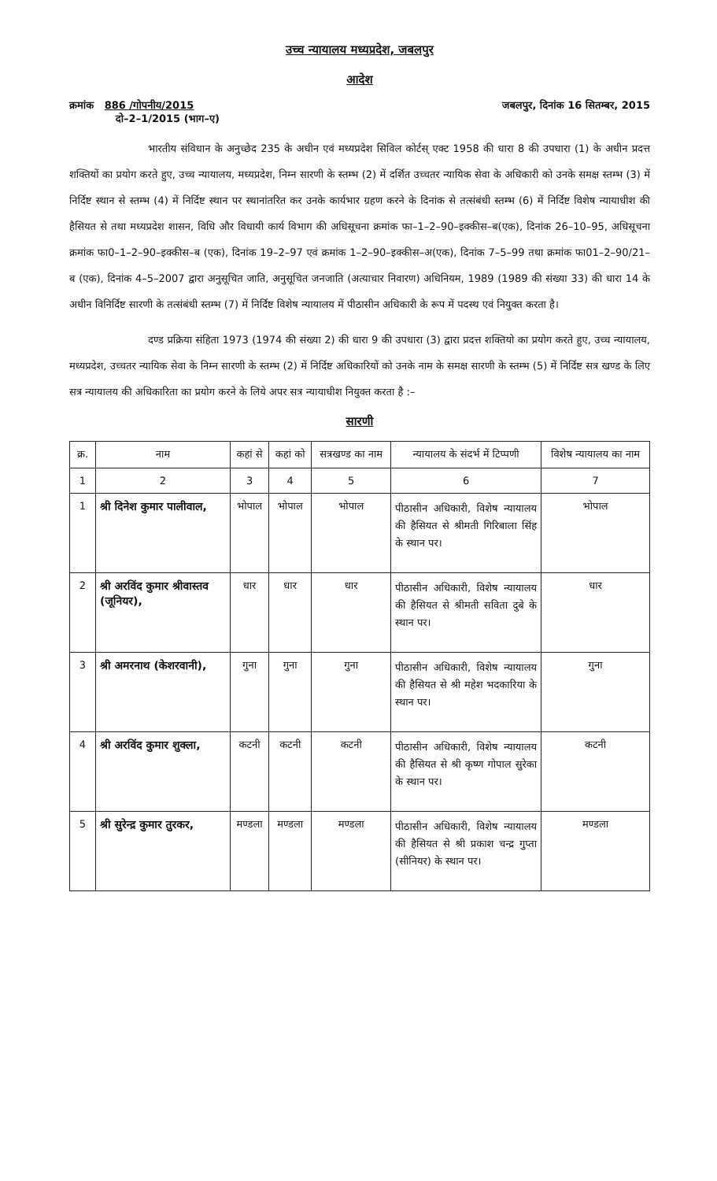उच्च न्यायालय मध्यप्रदेश, जबलपुर
आदेश
क्रमांक 886 /गोपनीय/2015
दो–2–1/2015 (भाग–ए)
जबलपुर, दिनांक 16 सितम्बर, 2015
भारतीय संविधान के अनुच्छेद 235 के अधीन एवं मध्यप्रदेश सिविल कोर्टस् एक्ट 1958 की धारा 8 की उपधारा (1) के अधीन प्रदत्त शक्तियों का प्रयोग करते हुए, उच्च न्यायालय, मध्यप्रदेश, निम्न सारणी के स्तम्भ (2) में दर्शित उच्चतर न्यायिक सेवा के अधिकारी को उनके समक्ष स्तम्भ (3) में निर्दिष्ट स्थान से स्तम्भ (4) में निर्दिष्ट स्थान पर स्थानांतरित कर उनके कार्यभार ग्रहण करने के दिनांक से तत्संबंधी स्तम्भ (6) में निर्दिष्ट विशेष न्यायाधीश की हैसियत से तथा मध्यप्रदेश शासन, विधि और विधायी कार्य विभाग की अधिसूचना क्रमांक फा–1–2–90–इक्कीस–ब(एक), दिनांक 26–10–95, अधिसूचना क्रमांक फा0–1–2–90–इक्कीस–ब (एक), दिनांक 19–2–97 एवं क्रमांक 1–2–90–इक्कीस–अ(एक), दिनांक 7–5–99 तथा क्रमांक फा01–2–90/21–ब (एक), दिनांक 4–5–2007 द्वारा अनुसूचित जाति, अनुसूचित जनजाति (अत्याचार निवारण) अधिनियम, 1989 (1989 की संख्या 33) की धारा 14 के अधीन विनिर्दिष्ट सारणी के तत्संबंधी स्तम्भ (7) में निर्दिष्ट विशेष न्यायालय में पीठासीन अधिकारी के रूप में पदस्थ एवं नियुक्त करता है।
दण्ड प्रक्रिया संहिता 1973 (1974 की संख्या 2) की धारा 9 की उपधारा (3) द्वारा प्रदत्त शक्तियो का प्रयोग करते हुए, उच्च न्यायालय, मध्यप्रदेश, उच्चतर न्यायिक सेवा के निम्न सारणी के स्तम्भ (2) में निर्दिष्ट अधिकारियों को उनके नाम के समक्ष सारणी के स्तम्भ (5) में निर्दिष्ट सत्र खण्ड के लिए सत्र न्यायालय की अधिकारिता का प्रयोग करने के लिये अपर सत्र न्यायाधीश नियुक्त करता है :–
सारणी
| क्र. | नाम | कहां से | कहां को | सत्रखण्ड का नाम | न्यायालय के संदर्भ में टिप्पणी | विशेष न्यायालय का नाम |
| --- | --- | --- | --- | --- | --- | --- |
| 1 | 2 | 3 | 4 | 5 | 6 | 7 |
| 1 | श्री दिनेश कुमार पालीवाल, | भोपाल | भोपाल | भोपाल | पीठासीन अधिकारी, विशेष न्यायालय की हैसियत से श्रीमती गिरिबाला सिंह के स्थान पर। | भोपाल |
| 2 | श्री अरविंद कुमार श्रीवास्तव (जूनियर), | धार | धार | धार | पीठासीन अधिकारी, विशेष न्यायालय की हैसियत से श्रीमती सविता दुबे के स्थान पर। | धार |
| 3 | श्री अमरनाथ (केशरवानी), | गुना | गुना | गुना | पीठासीन अधिकारी, विशेष न्यायालय की हैसियत से श्री महेश भदकारिया के स्थान पर। | गुना |
| 4 | श्री अरविंद कुमार शुक्ला, | कटनी | कटनी | कटनी | पीठासीन अधिकारी, विशेष न्यायालय की हैसियत से श्री कृष्ण गोपाल सुरेका के स्थान पर। | कटनी |
| 5 | श्री सुरेन्द्र कुमार तुरकर, | मण्डला | मण्डला | मण्डला | पीठासीन अधिकारी, विशेष न्यायालय की हैसियत से श्री प्रकाश चन्द्र गुप्ता (सीनियर) के स्थान पर। | मण्डला |